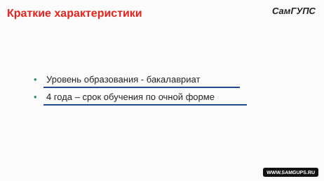Краткие характеристики
СамГУПС
• Уровень образования - бакалавриат
• 4 года – срок обучения по очной форме
WWW.SAMGUPS.RU